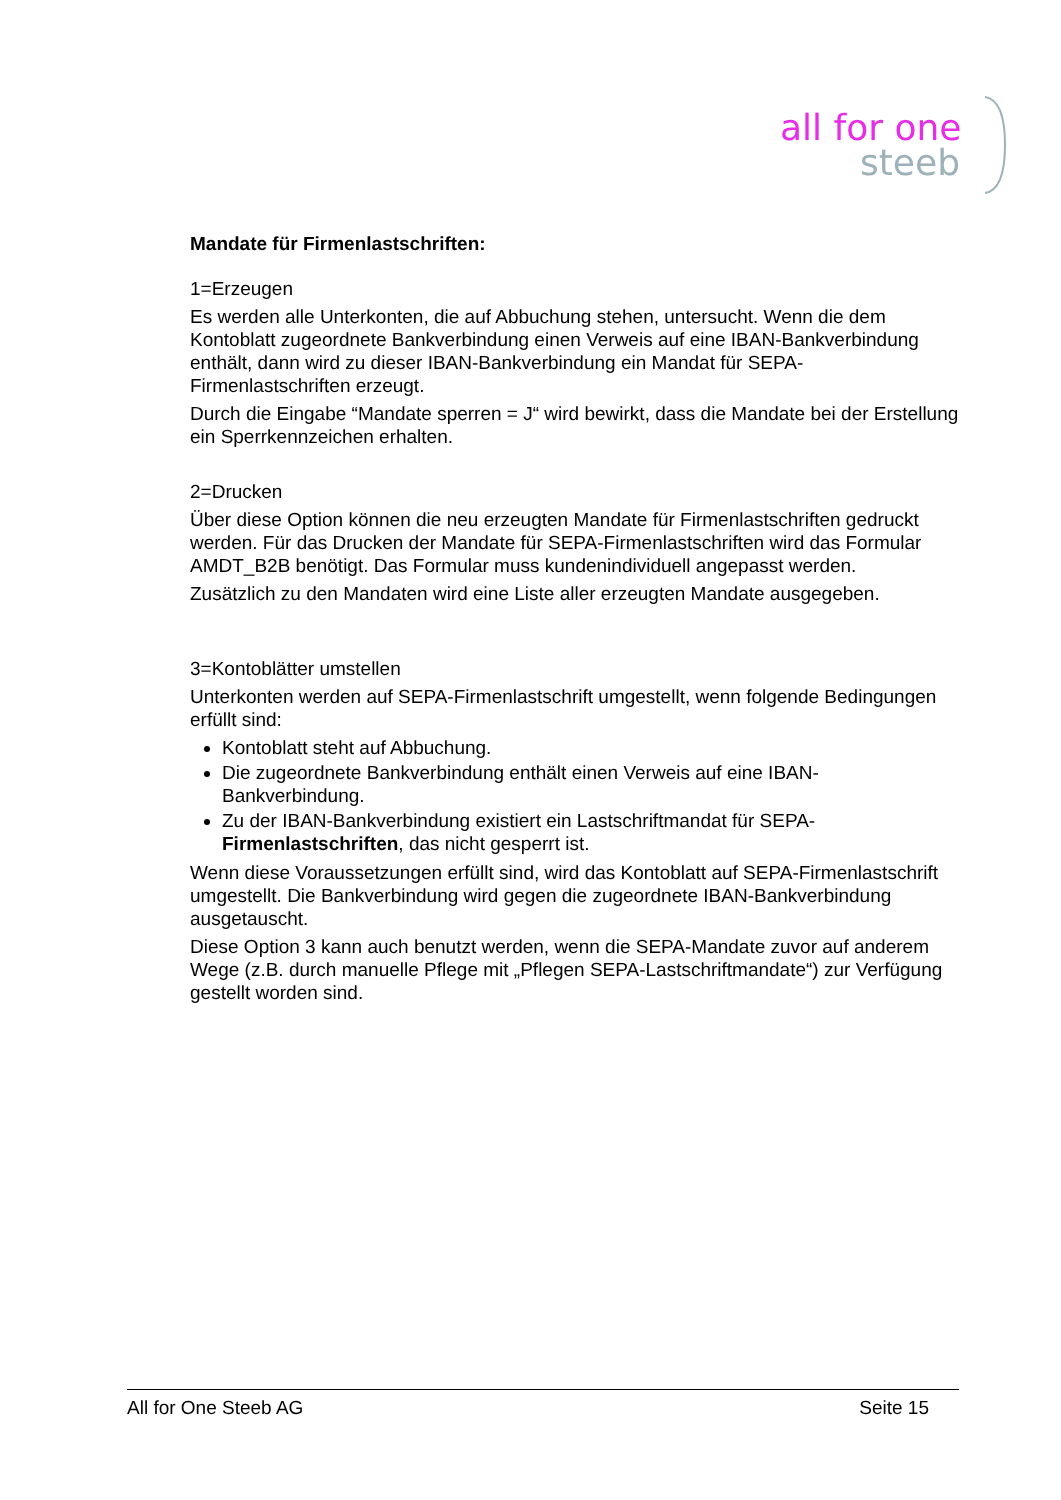all for one
steeb
Mandate für Firmenlastschriften:
1=Erzeugen
Es werden alle Unterkonten, die auf Abbuchung stehen, untersucht. Wenn die dem Kontoblatt zugeordnete Bankverbindung einen Verweis auf eine IBAN-Bankverbindung enthält, dann wird zu dieser IBAN-Bankverbindung ein Mandat für SEPA-Firmenlastschriften erzeugt.
Durch die Eingabe “Mandate sperren = J“ wird bewirkt, dass die Mandate bei der Erstellung ein Sperrkennzeichen erhalten.
2=Drucken
Über diese Option können die neu erzeugten Mandate für Firmenlastschriften gedruckt werden. Für das Drucken der Mandate für SEPA-Firmenlastschriften wird das Formular AMDT_B2B benötigt. Das Formular muss kundenindividuell angepasst werden.
Zusätzlich zu den Mandaten wird eine Liste aller erzeugten Mandate ausgegeben.
3=Kontoblätter umstellen
Unterkonten werden auf SEPA-Firmenlastschrift umgestellt, wenn folgende Bedingungen erfüllt sind:
Kontoblatt steht auf Abbuchung.
Die zugeordnete Bankverbindung enthält einen Verweis auf eine IBAN-Bankverbindung.
Zu der IBAN-Bankverbindung existiert ein Lastschriftmandat für SEPA-Firmenlastschriften, das nicht gesperrt ist.
Wenn diese Voraussetzungen erfüllt sind, wird das Kontoblatt auf SEPA-Firmenlastschrift umgestellt. Die Bankverbindung wird gegen die zugeordnete IBAN-Bankverbindung ausgetauscht.
Diese Option 3 kann auch benutzt werden, wenn die SEPA-Mandate zuvor auf anderem Wege (z.B. durch manuelle Pflege mit „Pflegen SEPA-Lastschriftmandate“) zur Verfügung gestellt worden sind.
All for One Steeb AG Seite 15